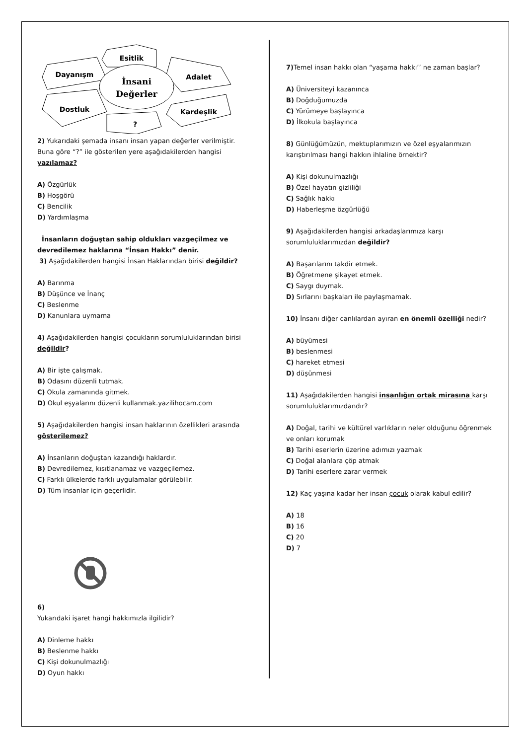Esitlik
Dayanışm
Adalet
Dostluk
Kardeşlik
?
İnsani
Değerler
2) Yukarıdaki şemada insanı insan yapan değerler verilmiştir. Buna göre “?” ile gösterilen yere aşağıdakilerden hangisi yazılamaz?
A) Özgürlük
B) Hoşgörü
C) Bencilik
D) Yardımlaşma
İnsanların doğuştan sahip oldukları vazgeçilmez ve devredilemez haklarına “İnsan Hakkı” denir.
3) Aşağıdakilerden hangisi İnsan Haklarından birisi değildir?
A) Barınma
B) Düşünce ve İnanç
C) Beslenme
D) Kanunlara uymama
4) Aşağıdakilerden hangisi çocukların sorumluluklarından birisi değildir?
A) Bir işte çalışmak.
B) Odasını düzenli tutmak.
C) Okula zamanında gitmek.
D) Okul eşyalarını düzenli kullanmak.yazilihocam.com
5) Aşağıdakilerden hangisi insan haklarının özellikleri arasında gösterilemez?
A) İnsanların doğuştan kazandığı haklardır.
B) Devredilemez, kısıtlanamaz ve vazgeçilemez.
C) Farklı ülkelerde farklı uygulamalar görülebilir.
D) Tüm insanlar için geçerlidir.
6)
Yukarıdaki işaret hangi hakkımızla ilgilidir?
A) Dinleme hakkı
B) Beslenme hakkı
C) Kişi dokunulmazlığı
D) Oyun hakkı
7) Temel insan hakkı olan “yaşama hakkı’’ ne zaman başlar?
A) Üniversiteyi kazanınca
B) Doğduğumuzda
C) Yürümeye başlayınca
D) İlkokula başlayınca
8) Günlüğümüzün, mektuplarımızın ve özel eşyalarımızın karıştırılması hangi hakkın ihlaline örnektir?
A) Kişi dokunulmazlığı
B) Özel hayatın gizliliği
C) Sağlık hakkı
D) Haberleşme özgürlüğü
9) Aşağıdakilerden hangisi arkadaşlarımıza karşı sorumluluklarımızdan değildir?
A) Başarılarını takdir etmek.
B) Öğretmene şikayet etmek.
C) Saygı duymak.
D) Sırlarını başkaları ile paylaşmamak.
10) İnsanı diğer canlılardan ayıran en önemli özelliği nedir?
A) büyümesi
B) beslenmesi
C) hareket etmesi
D) düşünmesi
11) Aşağıdakilerden hangisi insanlığın ortak mirasına karşı sorumluluklarımızdandır?
A) Doğal, tarihi ve kültürel varlıkların neler olduğunu öğrenmek ve onları korumak
B) Tarihi eserlerin üzerine adımızı yazmak
C) Doğal alanlara çöp atmak
D) Tarihi eserlere zarar vermek
12) Kaç yaşına kadar her insan çocuk olarak kabul edilir?
A) 18
B) 16
C) 20
D) 7